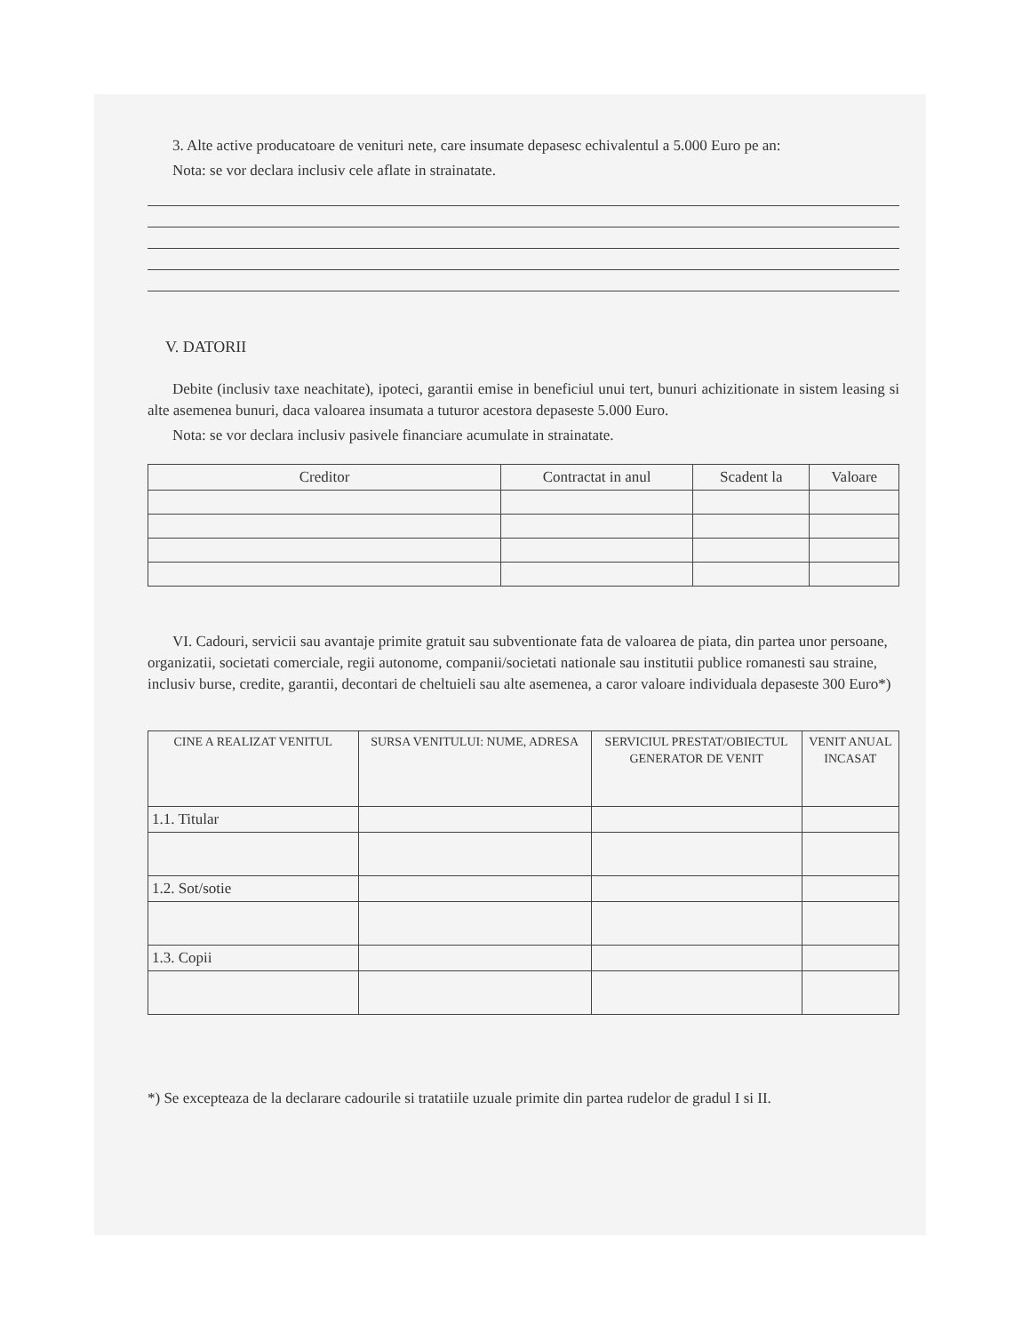3. Alte active producatoare de venituri nete, care insumate depasesc echivalentul a 5.000 Euro pe an:
Nota: se vor declara inclusiv cele aflate in strainatate.
V. DATORII
Debite (inclusiv taxe neachitate), ipoteci, garantii emise in beneficiul unui tert, bunuri achizitionate in sistem leasing si alte asemenea bunuri, daca valoarea insumata a tuturor acestora depaseste 5.000 Euro.
Nota: se vor declara inclusiv pasivele financiare acumulate in strainatate.
| Creditor | Contractat in anul | Scadent la | Valoare |
| --- | --- | --- | --- |
VI. Cadouri, servicii sau avantaje primite gratuit sau subventionate fata de valoarea de piata, din partea unor persoane, organizatii, societati comerciale, regii autonome, companii/societati nationale sau institutii publice romanesti sau straine, inclusiv burse, credite, garantii, decontari de cheltuieli sau alte asemenea, a caror valoare individuala depaseste 300 Euro*)
| CINE A REALIZAT VENITUL | SURSA VENITULUI: NUME, ADRESA | SERVICIUL PRESTAT/OBIECTUL GENERATOR DE VENIT | VENIT ANUAL INCASAT |
| --- | --- | --- | --- |
| 1.1. Titular | | | |
| 1.2. Sot/sotie | | | |
| 1.3. Copii | | | |
*) Se excepteaza de la declarare cadourile si tratatiile uzuale primite din partea rudelor de gradul I si II.